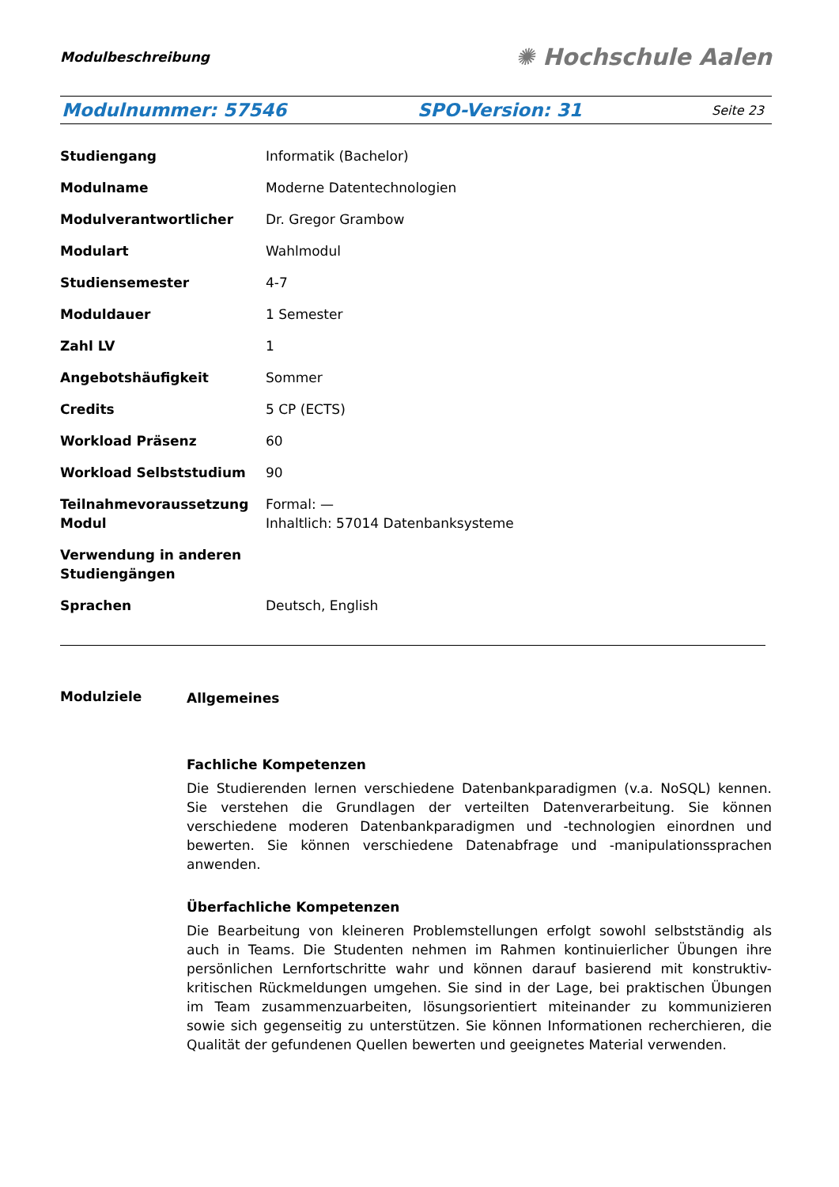Modulbeschreibung ✺ Hochschule Aalen
Modulnummer: 57546 SPO-Version: 31 Seite 23
| Studiengang | Informatik (Bachelor) |
| Modulname | Moderne Datentechnologien |
| Modulverantwortlicher | Dr. Gregor Grambow |
| Modulart | Wahlmodul |
| Studiensemester | 4-7 |
| Moduldauer | 1 Semester |
| Zahl LV | 1 |
| Angebotshäufigkeit | Sommer |
| Credits | 5 CP (ECTS) |
| Workload Präsenz | 60 |
| Workload Selbststudium | 90 |
| Teilnahmevoraussetzung Modul | Formal: — Inhaltlich: 57014 Datenbanksysteme |
| Verwendung in anderen Studiengängen | |
| Sprachen | Deutsch, English |
Modulziele
Allgemeines
Fachliche Kompetenzen
Die Studierenden lernen verschiedene Datenbankparadigmen (v.a. NoSQL) kennen. Sie verstehen die Grundlagen der verteilten Datenverarbeitung. Sie können verschiedene moderen Datenbankparadigmen und -technologien einordnen und bewerten. Sie können verschiedene Datenabfrage und -manipulationssprachen anwenden.
Überfachliche Kompetenzen
Die Bearbeitung von kleineren Problemstellungen erfolgt sowohl selbstständig als auch in Teams. Die Studenten nehmen im Rahmen kontinuierlicher Übungen ihre persönlichen Lernfortschritte wahr und können darauf basierend mit konstruktiv-kritischen Rückmeldungen umgehen. Sie sind in der Lage, bei praktischen Übungen im Team zusammenzuarbeiten, lösungsorientiert miteinander zu kommunizieren sowie sich gegenseitig zu unterstützen. Sie können Informationen recherchieren, die Qualität der gefundenen Quellen bewerten und geeignetes Material verwenden.